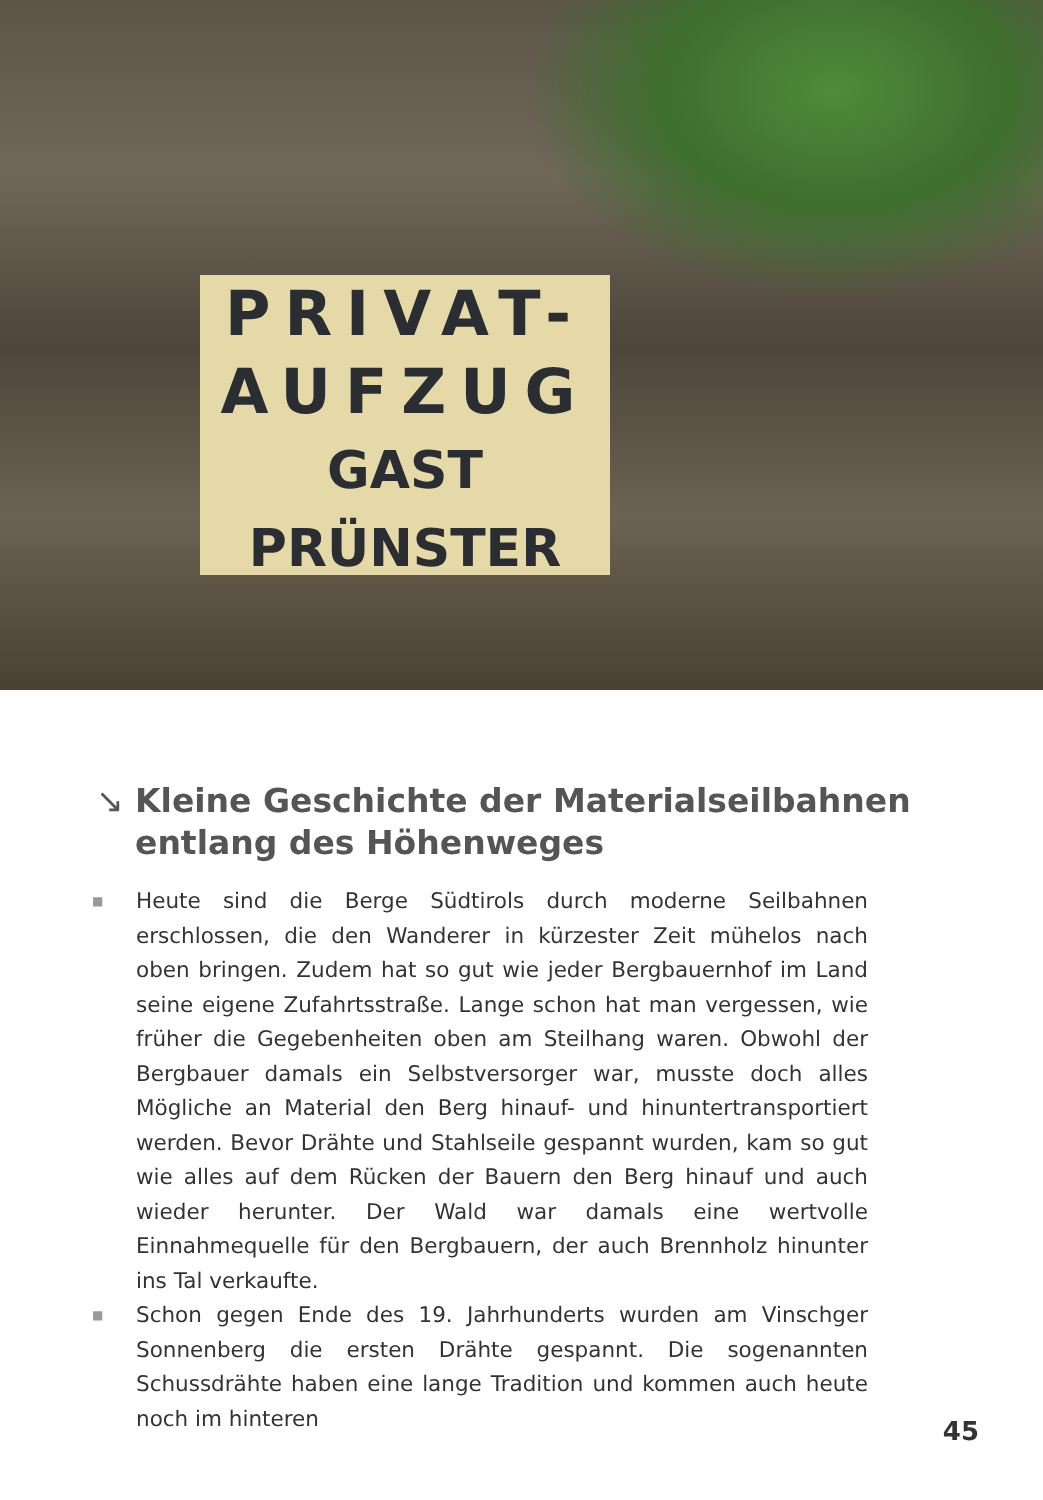PRIVAT-
AUFZUG
GAST PRÜNSTER
↘ Kleine Geschichte der Materialseilbahnen entlang des Höhenweges
■ Heute sind die Berge Südtirols durch moderne Seilbahnen erschlossen, die den Wanderer in kürzester Zeit mühelos nach oben bringen. Zudem hat so gut wie jeder Bergbauernhof im Land seine eigene Zufahrtsstraße. Lange schon hat man vergessen, wie früher die Gegebenheiten oben am Steilhang waren. Obwohl der Bergbauer damals ein Selbstversorger war, musste doch alles Mögliche an Material den Berg hinauf- und hinuntertransportiert werden. Bevor Drähte und Stahlseile gespannt wurden, kam so gut wie alles auf dem Rücken der Bauern den Berg hinauf und auch wieder herunter. Der Wald war damals eine wertvolle Einnahmequelle für den Bergbauern, der auch Brennholz hinunter ins Tal verkaufte.
■ Schon gegen Ende des 19. Jahrhunderts wurden am Vinschger Sonnenberg die ersten Drähte gespannt. Die sogenannten Schussdrähte haben eine lange Tradition und kommen auch heute noch im hinteren
45